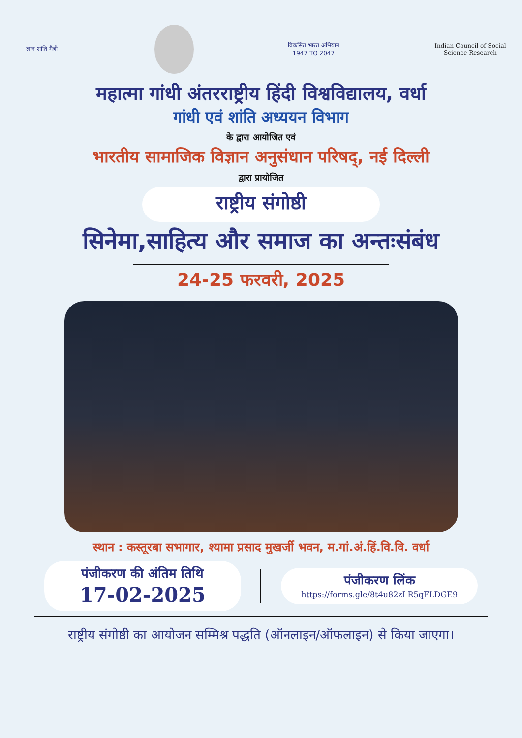ज्ञान शांति मैत्री
विकसित भारत अभियान
1947 TO 2047
Indian Council of Social Science Research
महात्मा गांधी अंतरराष्ट्रीय हिंदी विश्वविद्यालय, वर्धा
गांधी एवं शांति अध्ययन विभाग
के द्वारा आयोजित एवं
भारतीय सामाजिक विज्ञान अनुसंधान परिषद्, नई दिल्ली
द्वारा प्रायोजित
राष्ट्रीय संगोष्ठी
सिनेमा,साहित्य और समाज का अन्तःसंबंध
24-25 फरवरी, 2025
स्थान : कस्तूरबा सभागार, श्यामा प्रसाद मुखर्जी भवन, म.गां.अं.हिं.वि.वि. वर्धा
पंजीकरण की अंतिम तिथि
17-02-2025
पंजीकरण लिंक
https://forms.gle/8t4u82zLR5qFLDGE9
राष्ट्रीय संगोष्ठी का आयोजन सम्मिश्र पद्धति (ऑनलाइन/ऑफलाइन) से किया जाएगा।